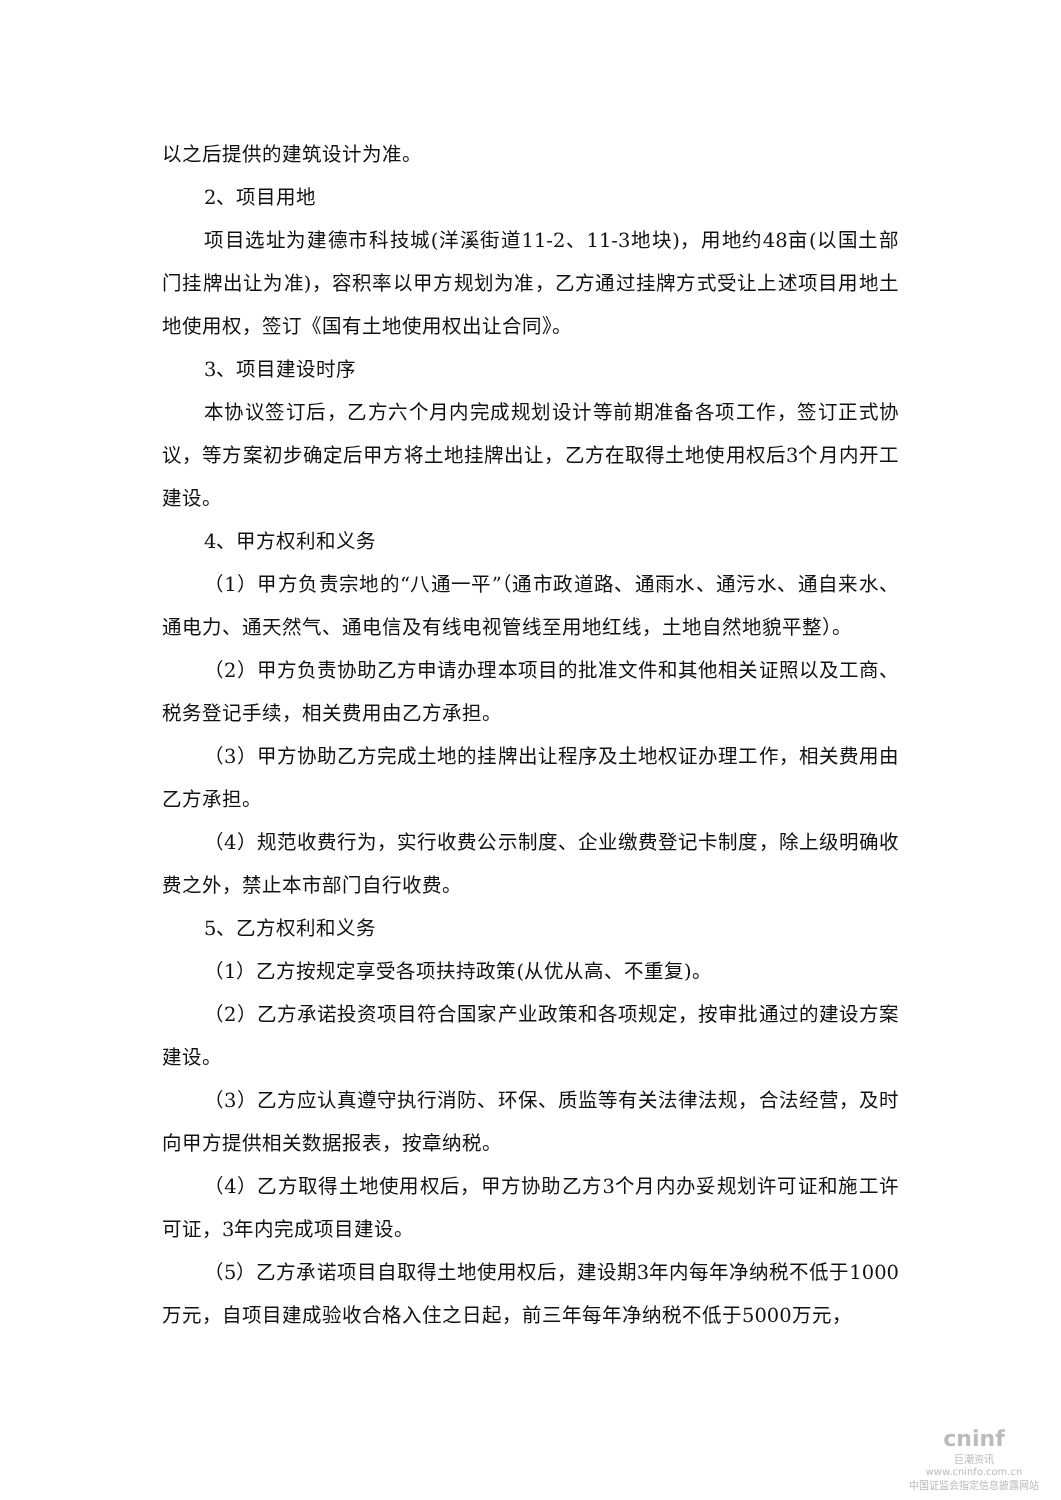以之后提供的建筑设计为准。
2、项目用地
项目选址为建德市科技城(洋溪街道11-2、11-3地块)，用地约48亩(以国土部门挂牌出让为准)，容积率以甲方规划为准，乙方通过挂牌方式受让上述项目用地土地使用权，签订《国有土地使用权出让合同》。
3、项目建设时序
本协议签订后，乙方六个月内完成规划设计等前期准备各项工作，签订正式协议，等方案初步确定后甲方将土地挂牌出让，乙方在取得土地使用权后3个月内开工建设。
4、甲方权利和义务
（1）甲方负责宗地的“八通一平”（通市政道路、通雨水、通污水、通自来水、通电力、通天然气、通电信及有线电视管线至用地红线，土地自然地貌平整）。
（2）甲方负责协助乙方申请办理本项目的批准文件和其他相关证照以及工商、税务登记手续，相关费用由乙方承担。
（3）甲方协助乙方完成土地的挂牌出让程序及土地权证办理工作，相关费用由乙方承担。
（4）规范收费行为，实行收费公示制度、企业缴费登记卡制度，除上级明确收费之外，禁止本市部门自行收费。
5、乙方权利和义务
（1）乙方按规定享受各项扶持政策(从优从高、不重复)。
（2）乙方承诺投资项目符合国家产业政策和各项规定，按审批通过的建设方案建设。
（3）乙方应认真遵守执行消防、环保、质监等有关法律法规，合法经营，及时向甲方提供相关数据报表，按章纳税。
（4）乙方取得土地使用权后，甲方协助乙方3个月内办妥规划许可证和施工许可证，3年内完成项目建设。
（5）乙方承诺项目自取得土地使用权后，建设期3年内每年净纳税不低于1000万元，自项目建成验收合格入住之日起，前三年每年净纳税不低于5000万元，
cninf
巨潮资讯
www.cninfo.com.cn
中国证监会指定信息披露网站